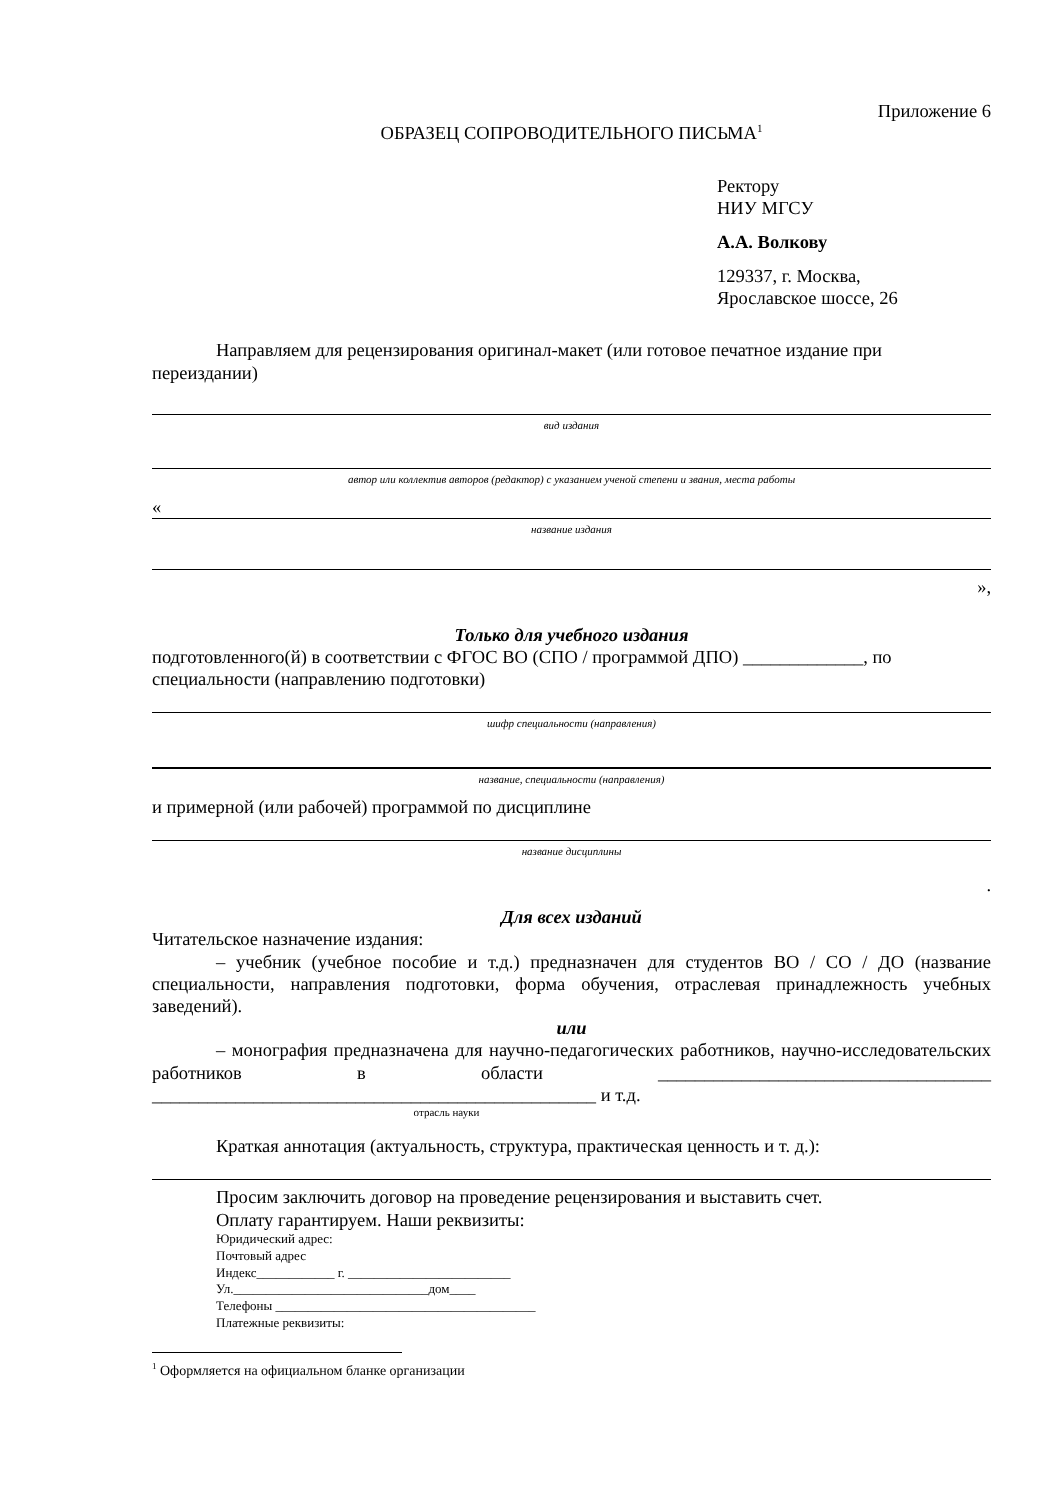Приложение 6
ОБРАЗЕЦ СОПРОВОДИТЕЛЬНОГО ПИСЬМА<sup>1</sup>
Ректору
НИУ МГСУ
А.А. Волкову
129337, г. Москва,
Ярославское шоссе, 26
Направляем для рецензирования оригинал-макет (или готовое печатное издание при переиздании)
вид издания
автор или коллектив авторов (редактор) с указанием ученой степени и звания, места работы
«
название издания
»,
Только для учебного издания
подготовленного(й) в соответствии с ФГОС ВО (СПО / программой ДПО) _____________, по специальности (направлению подготовки)
шифр специальности (направления)
название, специальности (направления)
и примерной (или рабочей) программой по дисциплине
название дисциплины
.
Для всех изданий
Читательское назначение издания:
– учебник (учебное пособие и т.д.) предназначен для студентов ВО / СО / ДО (название специальности, направления подготовки, форма обучения, отраслевая принадлежность учебных заведений).
или
– монография предназначена для научно-педагогических работников, научно-исследовательских работников в области ____________________________________ ________________________________________________ и т.д.
отрасль науки
Краткая аннотация (актуальность, структура, практическая ценность и т. д.):
Просим заключить договор на проведение рецензирования и выставить счет.
Оплату гарантируем. Наши реквизиты:
Юридический адрес:
Почтовый адрес
Индекс____________ г. _________________________
Ул.______________________________дом____
Телефоны ________________________________________
Платежные реквизиты:
<sup>1</sup> Оформляется на официальном бланке организации